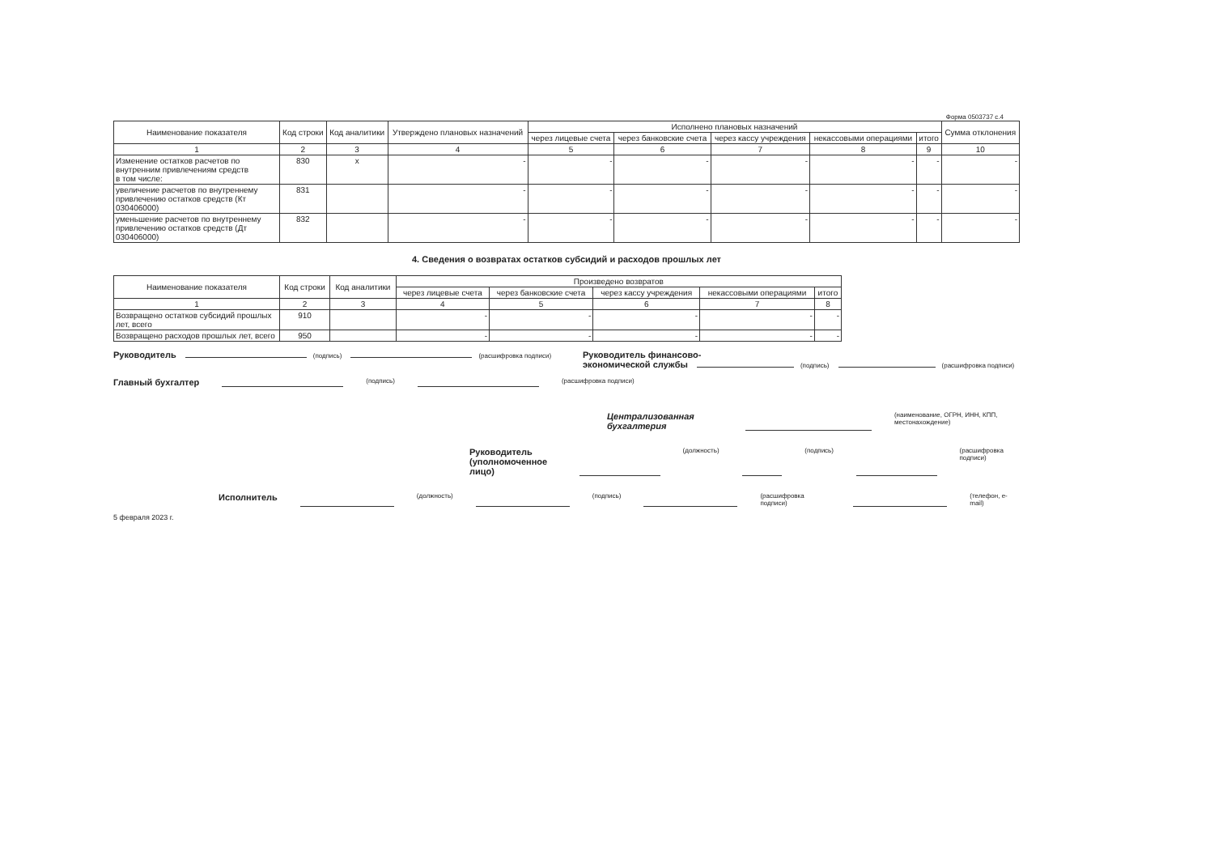Форма 0503737 с.4
| Наименование показателя | Код строки | Код аналитики | Утверждено плановых назначений | Исполнено плановых назначений | | | | | Сумма отклонения |
| --- | --- | --- | --- | --- | --- | --- | --- | --- | --- |
| | | | | через лицевые счета | через банковские счета | через кассу учреждения | некассовыми операциями | итого | |
| 1 | 2 | 3 | 4 | 5 | 6 | 7 | 8 | 9 | 10 |
| Изменение остатков расчетов по внутренним привлечениям средств в том числе: | 830 | x | - | - | - | - | - | - | - |
| увеличение расчетов по внутреннему привлечению остатков средств (Кт 030406000) | 831 | | - | - | - | - | - | - | - |
| уменьшение расчетов по внутреннему привлечению остатков средств (Дт 030406000) | 832 | | - | - | - | - | - | - | - |
4. Сведения о возвратах остатков субсидий и расходов прошлых лет
| Наименование показателя | Код строки | Код аналитики | Произведено возвратов | | | | |
| --- | --- | --- | --- | --- | --- | --- | --- |
| | | | через лицевые счета | через банковские счета | через кассу учреждения | некассовыми операциями | итого |
| 1 | 2 | 3 | 4 | 5 | 6 | 7 | 8 |
| Возвращено остатков субсидий прошлых лет, всего | 910 | | - | - | - | - | - |
| Возвращено расходов прошлых лет, всего | 950 | | - | - | - | - | - |
Руководитель (подпись) (расшифровка подписи)
Руководитель финансово-
экономической службы (подпись) (расшифровка подписи)
Главный бухгалтер (подпись) (расшифровка подписи)
Централизованная бухгалтерия (наименование, ОГРН, ИНН, КПП, местонахождение)
Руководитель
(уполномоченное лицо) (должность) (подпись) (расшифровка подписи)
Исполнитель (должность) (подпись) (расшифровка подписи) (телефон, e-mail)
5 февраля 2023 г.